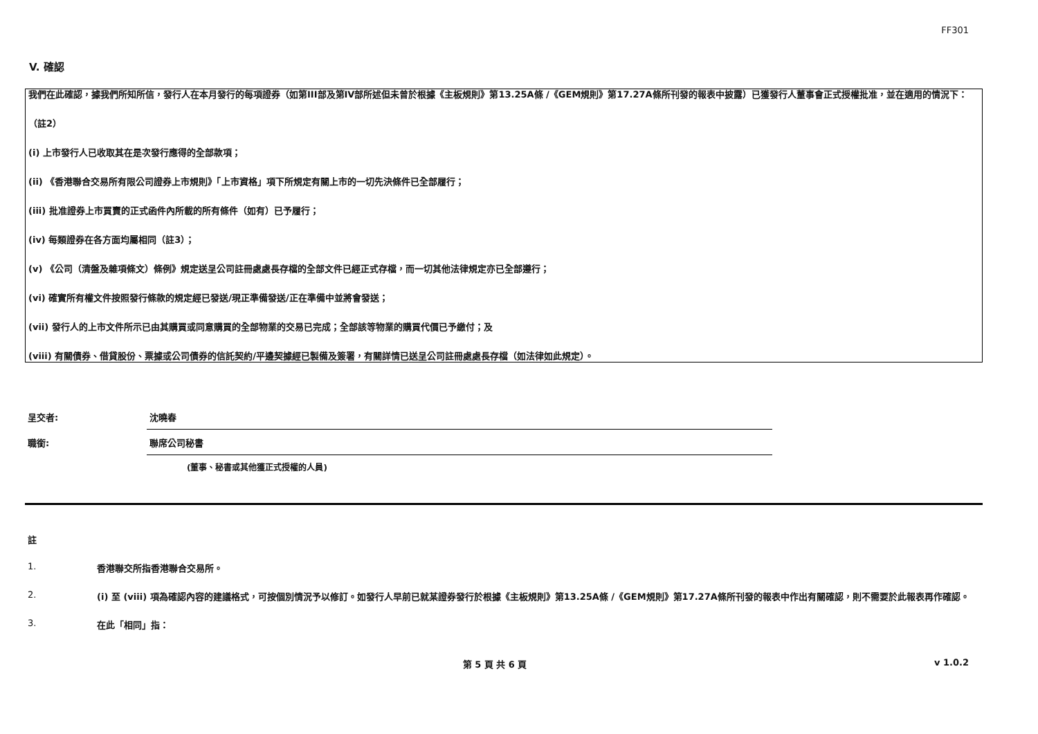FF301
V. 確認
我們在此確認，據我們所知所信，發行人在本月發行的每項證券（如第III部及第IV部所述但未曾於根據《主板規則》第13.25A條 /《GEM規則》第17.27A條所刊發的報表中披露）已獲發行人董事會正式授權批准，並在適用的情況下：
（註2）
(i) 上市發行人已收取其在是次發行應得的全部款項；
(ii) 《香港聯合交易所有限公司證券上市規則》「上市資格」項下所規定有關上市的一切先決條件已全部履行；
(iii) 批准證券上市買賣的正式函件內所載的所有條件（如有）已予履行；
(iv) 每類證券在各方面均屬相同（註3）；
(v) 《公司（清盤及雜項條文）條例》規定送呈公司註冊處處長存檔的全部文件已經正式存檔，而一切其他法律規定亦已全部遵行；
(vi) 確實所有權文件按照發行條款的規定經已發送/現正準備發送/正在準備中並將會發送；
(vii) 發行人的上市文件所示已由其購買或同意購買的全部物業的交易已完成；全部該等物業的購買代價已予繳付；及
(viii) 有關債券、借貸股份、票據或公司債券的信託契約/平邊契據經已製備及簽署，有關詳情已送呈公司註冊處處長存檔（如法律如此規定）。
呈交者:
沈曉春
職銜:
聯席公司秘書
(董事、秘書或其他獲正式授權的人員)
註
1. 香港聯交所指香港聯合交易所。
2. (i) 至 (viii) 項為確認內容的建議格式，可按個別情況予以修訂。如發行人早前已就某證券發行於根據《主板規則》第13.25A條 /《GEM規則》第17.27A條所刊發的報表中作出有關確認，則不需要於此報表再作確認。
3. 在此「相同」指：
第 5 頁 共 6 頁 v 1.0.2